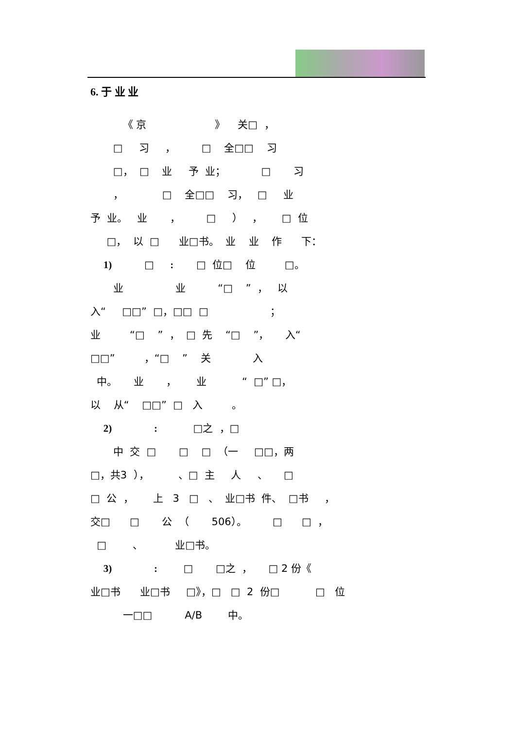6. 于 业 业
《 京 》 关□ ，
□ 习 ， □ 全□□ 习
□， □ 业 予 业； □ 习
， □ 全□□ 习， □ 业
予 业。 业 ， □ ） ， □ 位
□， 以 □ 业□书。 业 业 作 下：
1) □ : □ 位□ 位 □。
业 业 “□ ” ， 以
入“ □□” □，□□ □ ；
业 “□ ” ， □ 先 “□ ”， 入“
□□” ，“□ ” 关 入
中。 业 ， 业 “ □” □，
以 从“ □□” □ 入 。
2) : □之 ，□
中 交 □ □ □ （一 □□，两
□，共3 ）， 、□ 主 人 、 □
□ 公 ， 上 3 □ 、 业□书 件、 □书 ，
交□ □ 公 （ 506）。 □ □ ，
□ 、 业□书。
3) : □ □之 ， □ 2 份《
业□书 业□书 □》，□ □ 2 份□ □ 位
一□□ A/B 中。